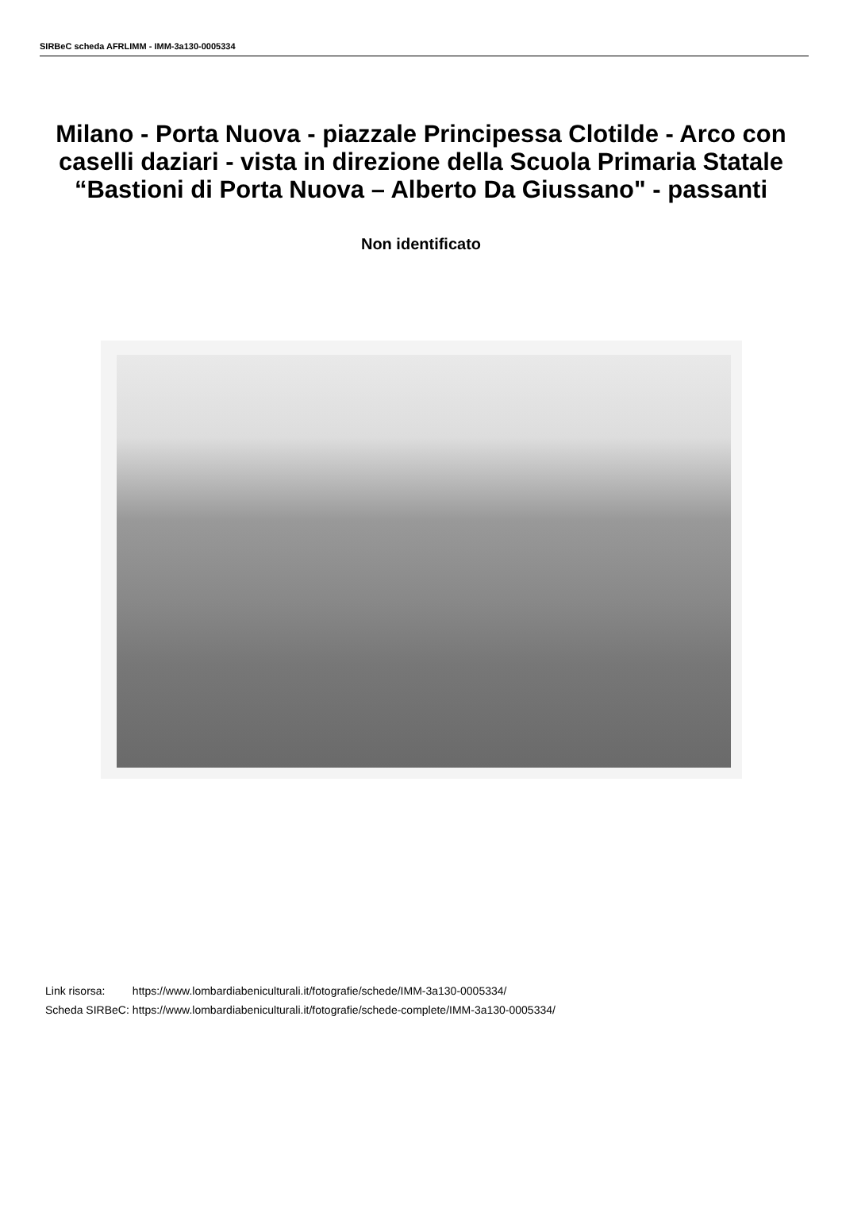SIRBeC scheda AFRLIMM - IMM-3a130-0005334
Milano - Porta Nuova - piazzale Principessa Clotilde - Arco con caselli daziari - vista in direzione della Scuola Primaria Statale “Bastioni di Porta Nuova – Alberto Da Giussano" - passanti
Non identificato
| Link risorsa: | https://www.lombardiabeniculturali.it/fotografie/schede/IMM-3a130-0005334/ |
| Scheda SIRBeC: | https://www.lombardiabeniculturali.it/fotografie/schede-complete/IMM-3a130-0005334/ |